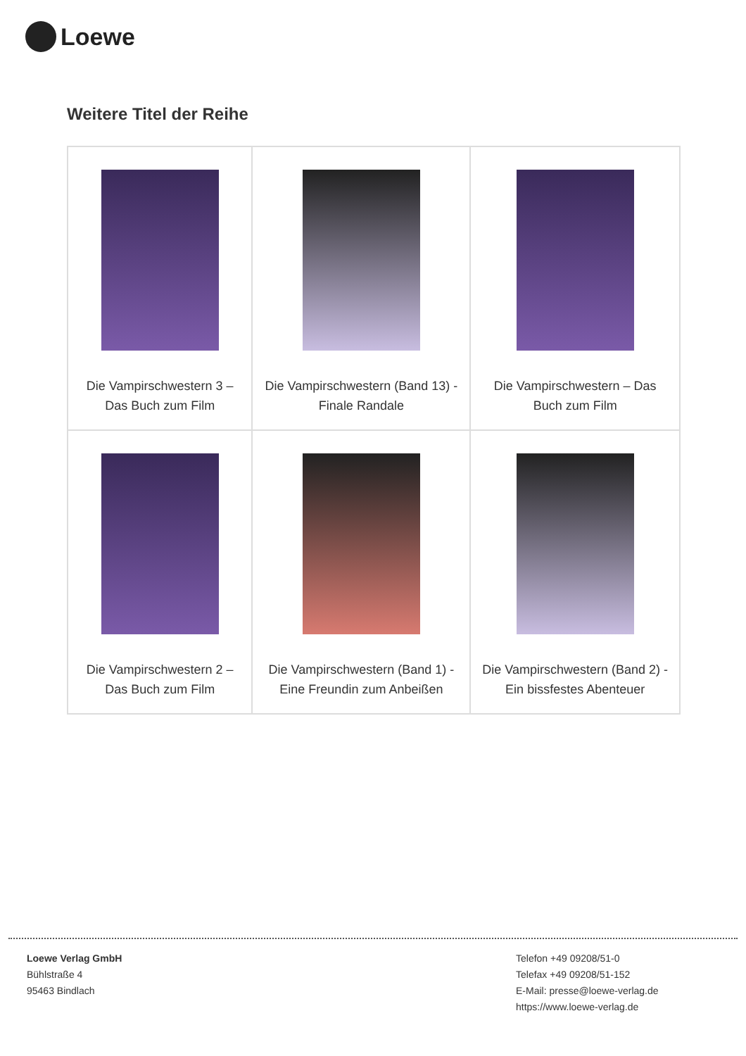Loewe
Weitere Titel der Reihe
| Die Vampirschwestern 3 – Das Buch zum Film | Die Vampirschwestern (Band 13) - Finale Randale | Die Vampirschwestern – Das Buch zum Film |
| Die Vampirschwestern 2 – Das Buch zum Film | Die Vampirschwestern (Band 1) - Eine Freundin zum Anbeißen | Die Vampirschwestern (Band 2) - Ein bissfestes Abenteuer |
Loewe Verlag GmbH
Bühlstraße 4
95463 Bindlach
Telefon +49 09208/51-0
Telefax +49 09208/51-152
E-Mail: presse@loewe-verlag.de
https://www.loewe-verlag.de